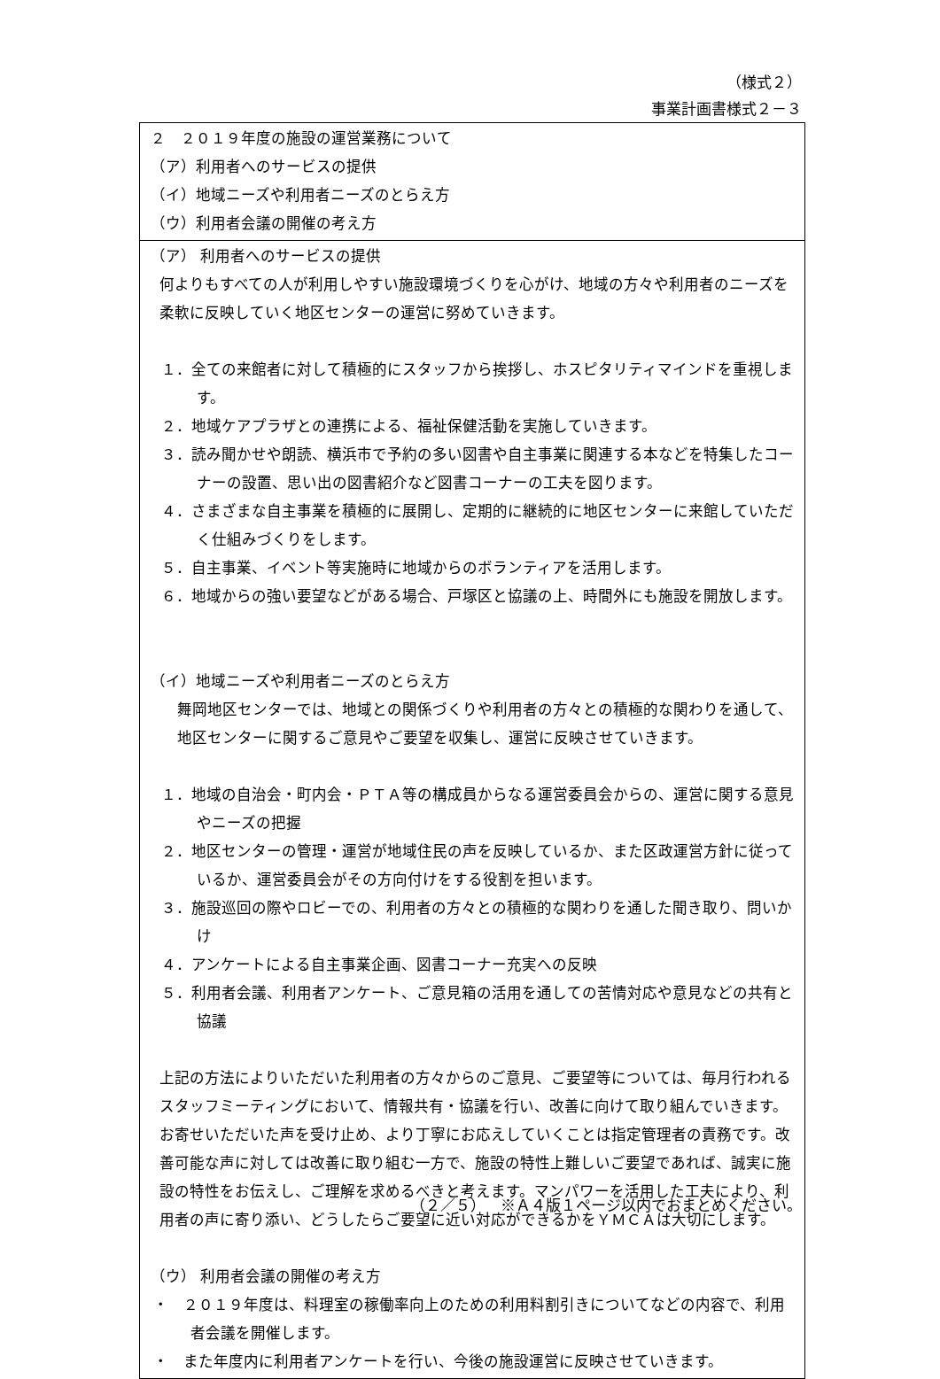（様式２）
事業計画書様式２－３
| ２ ２０１９年度の施設の運営業務について （ア）利用者へのサービスの提供 （イ）地域ニーズや利用者ニーズのとらえ方 （ウ）利用者会議の開催の考え方 |
| （ア） 利用者へのサービスの提供 何よりもすべての人が利用しやすい施設環境づくりを心がけ、地域の方々や利用者のニーズを柔軟に反映していく地区センターの運営に努めていきます。 １．全ての来館者に対して積極的にスタッフから挨拶し、ホスピタリティマインドを重視します。 ２．地域ケアプラザとの連携による、福祉保健活動を実施していきます。 ３．読み聞かせや朗読、横浜市で予約の多い図書や自主事業に関連する本などを特集したコーナーの設置、思い出の図書紹介など図書コーナーの工夫を図ります。 ４．さまざまな自主事業を積極的に展開し、定期的に継続的に地区センターに来館していただく仕組みづくりをします。 ５．自主事業、イベント等実施時に地域からのボランティアを活用します。 ６．地域からの強い要望などがある場合、戸塚区と協議の上、時間外にも施設を開放します。 （イ）地域ニーズや利用者ニーズのとらえ方 舞岡地区センターでは、地域との関係づくりや利用者の方々との積極的な関わりを通して、地区センターに関するご意見やご要望を収集し、運営に反映させていきます。 １．地域の自治会・町内会・ＰＴＡ等の構成員からなる運営委員会からの、運営に関する意見やニーズの把握 ２．地区センターの管理・運営が地域住民の声を反映しているか、また区政運営方針に従っているか、運営委員会がその方向付けをする役割を担います。 ３．施設巡回の際やロビーでの、利用者の方々との積極的な関わりを通した聞き取り、問いかけ ４．アンケートによる自主事業企画、図書コーナー充実への反映 ５．利用者会議、利用者アンケート、ご意見箱の活用を通しての苦情対応や意見などの共有と協議 上記の方法によりいただいた利用者の方々からのご意見、ご要望等については、毎月行われるスタッフミーティングにおいて、情報共有・協議を行い、改善に向けて取り組んでいきます。お寄せいただいた声を受け止め、より丁寧にお応えしていくことは指定管理者の責務です。改善可能な声に対しては改善に取り組む一方で、施設の特性上難しいご要望であれば、誠実に施設の特性をお伝えし、ご理解を求めるべきと考えます。マンパワーを活用した工夫により、利用者の声に寄り添い、どうしたらご要望に近い対応ができるかをＹＭＣＡは大切にします。 （ウ） 利用者会議の開催の考え方 ・ ２０１９年度は、料理室の稼働率向上のための利用料割引きについてなどの内容で、利用者会議を開催します。 ・ また年度内に利用者アンケートを行い、今後の施設運営に反映させていきます。 |
（２／５）　※Ａ４版１ページ以内でおまとめください。